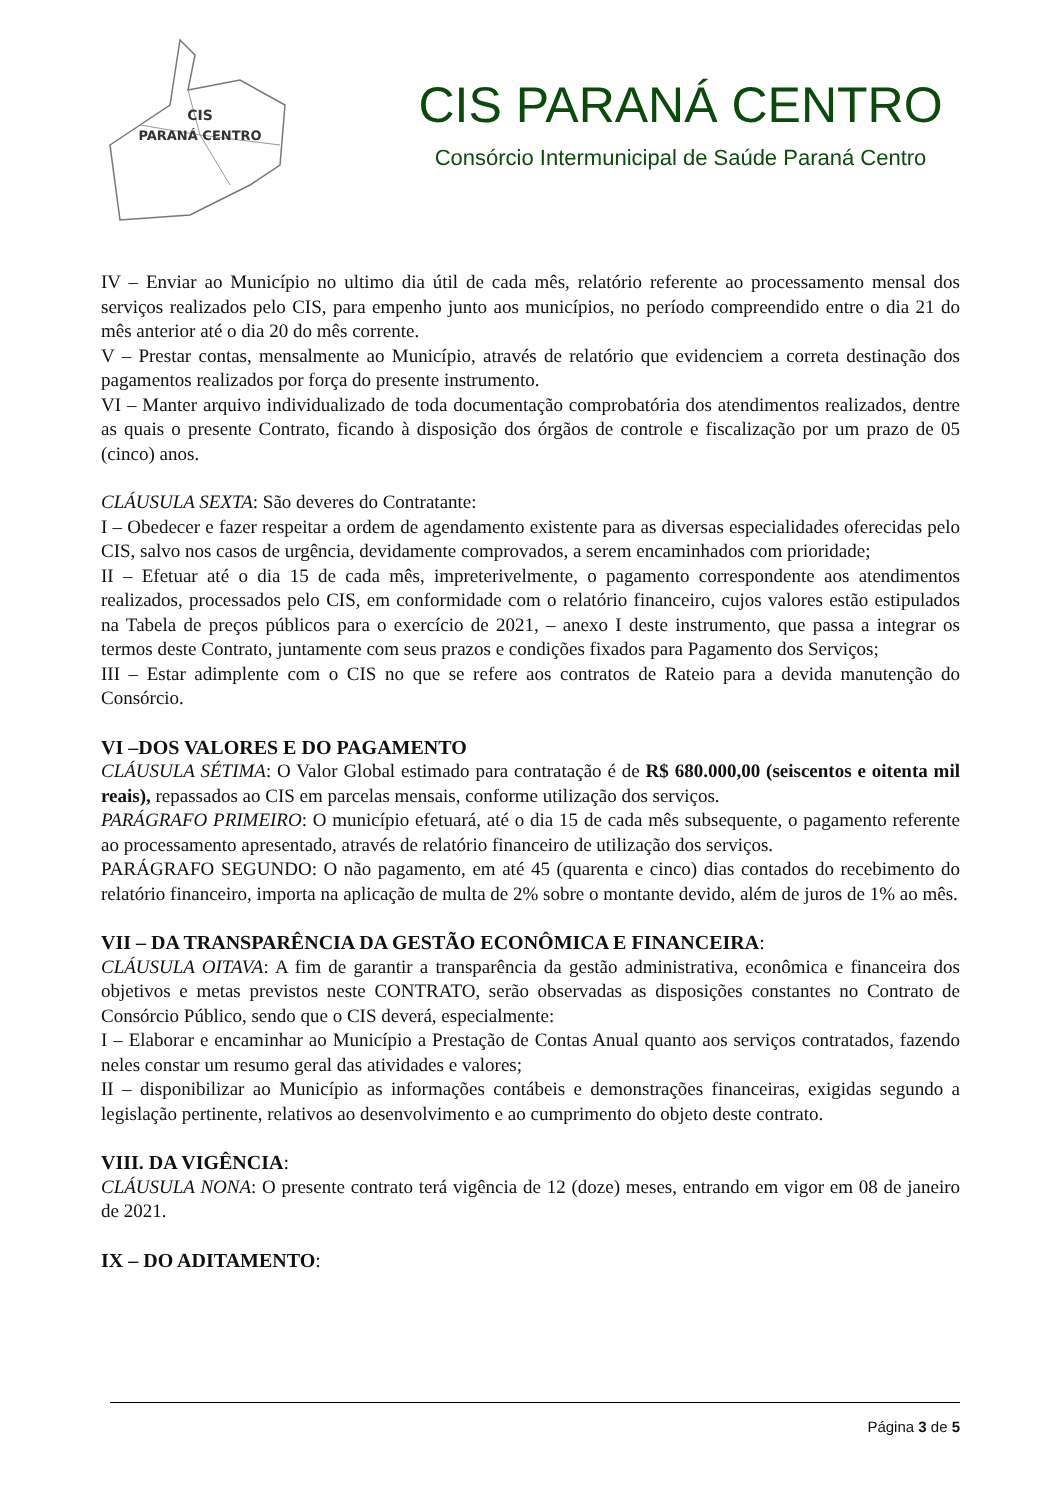CIS
PARANÁ CENTRO
CIS PARANÁ CENTRO
Consórcio Intermunicipal de Saúde Paraná Centro
IV – Enviar ao Município no ultimo dia útil de cada mês, relatório referente ao processamento mensal dos serviços realizados pelo CIS, para empenho junto aos municípios, no período compreendido entre o dia 21 do mês anterior até o dia 20 do mês corrente.
V – Prestar contas, mensalmente ao Município, através de relatório que evidenciem a correta destinação dos pagamentos realizados por força do presente instrumento.
VI – Manter arquivo individualizado de toda documentação comprobatória dos atendimentos realizados, dentre as quais o presente Contrato, ficando à disposição dos órgãos de controle e fiscalização por um prazo de 05 (cinco) anos.
CLÁUSULA SEXTA: São deveres do Contratante:
I – Obedecer e fazer respeitar a ordem de agendamento existente para as diversas especialidades oferecidas pelo CIS, salvo nos casos de urgência, devidamente comprovados, a serem encaminhados com prioridade;
II – Efetuar até o dia 15 de cada mês, impreterivelmente, o pagamento correspondente aos atendimentos realizados, processados pelo CIS, em conformidade com o relatório financeiro, cujos valores estão estipulados na Tabela de preços públicos para o exercício de 2021, – anexo I deste instrumento, que passa a integrar os termos deste Contrato, juntamente com seus prazos e condições fixados para Pagamento dos Serviços;
III – Estar adimplente com o CIS no que se refere aos contratos de Rateio para a devida manutenção do Consórcio.
VI –DOS VALORES E DO PAGAMENTO
CLÁUSULA SÉTIMA: O Valor Global estimado para contratação é de R$ 680.000,00 (seiscentos e oitenta mil reais), repassados ao CIS em parcelas mensais, conforme utilização dos serviços.
PARÁGRAFO PRIMEIRO: O município efetuará, até o dia 15 de cada mês subsequente, o pagamento referente ao processamento apresentado, através de relatório financeiro de utilização dos serviços.
PARÁGRAFO SEGUNDO: O não pagamento, em até 45 (quarenta e cinco) dias contados do recebimento do relatório financeiro, importa na aplicação de multa de 2% sobre o montante devido, além de juros de 1% ao mês.
VII – DA TRANSPARÊNCIA DA GESTÃO ECONÔMICA E FINANCEIRA:
CLÁUSULA OITAVA: A fim de garantir a transparência da gestão administrativa, econômica e financeira dos objetivos e metas previstos neste CONTRATO, serão observadas as disposições constantes no Contrato de Consórcio Público, sendo que o CIS deverá, especialmente:
I – Elaborar e encaminhar ao Município a Prestação de Contas Anual quanto aos serviços contratados, fazendo neles constar um resumo geral das atividades e valores;
II – disponibilizar ao Município as informações contábeis e demonstrações financeiras, exigidas segundo a legislação pertinente, relativos ao desenvolvimento e ao cumprimento do objeto deste contrato.
VIII. DA VIGÊNCIA:
CLÁUSULA NONA: O presente contrato terá vigência de 12 (doze) meses, entrando em vigor em 08 de janeiro de 2021.
IX – DO ADITAMENTO:
Página 3 de 5